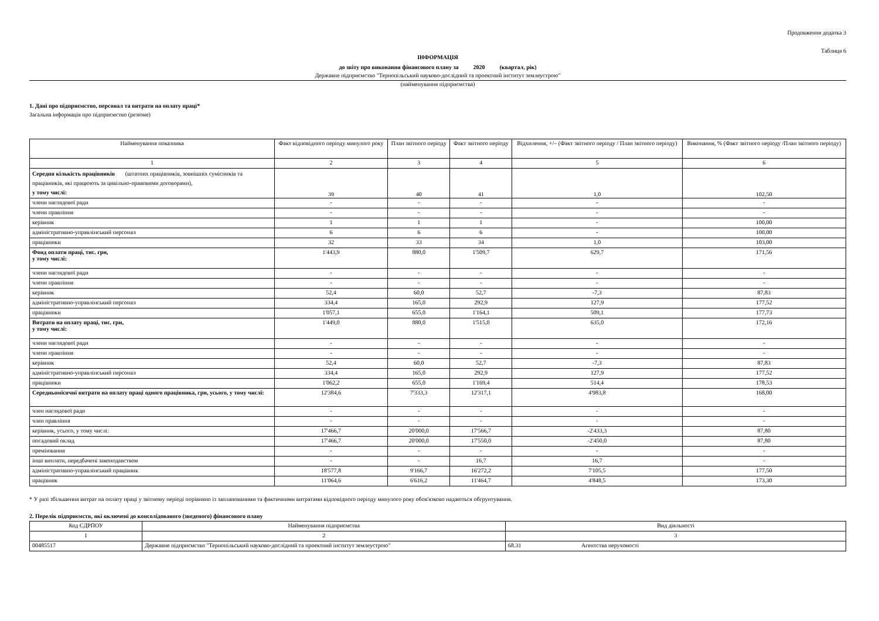Продовження додатка 3
Таблиця 6
ІНФОРМАЦІЯ
до звіту про виконання фінансового плану за 2020 (квартал, рік)
Державне підприємство "Тернопільський науково-дослідний та проектний інститут землеустрою"
(найменування підприємства)
1. Дані про підприємство, персонал та витрати на оплату праці*
Загальна інформація про підприємство (резюме)
| Найменування показника | Факт відповідного періоду минулого року | План звітного періоду | Факт звітного періоду | Відхилення, +/– (Факт звітного періоду / План звітного періоду) | Виконання, % (Факт звітного періоду /План звітного періоду) |
| --- | --- | --- | --- | --- | --- |
| 1 | 2 | 3 | 4 | 5 | 6 |
| Середня кількість працівників (штатних працівників, зовнішніх сумісників та працівників, які працюють за цивільно-правовими договорами), у тому числі: | 39 | 40 | 41 | 1,0 | 102,50 |
| члени наглядової ради | - | - | - | - | - |
| члени правління | - | - | - | - | - |
| керівник | 1 | 1 | 1 | - | 100,00 |
| адміністративно-управлінський персонал | 6 | 6 | 6 | - | 100,00 |
| працівники | 32 | 33 | 34 | 1,0 | 103,00 |
| Фонд оплати праці, тис. грн, у тому числі: | 1'443,9 | 880,0 | 1'509,7 | 629,7 | 171,56 |
| члени наглядової ради | - | - | - | - | - |
| члени правління | - | - | - | - | - |
| керівник | 52,4 | 60,0 | 52,7 | -7,3 | 87,83 |
| адміністративно-управлінський персонал | 334,4 | 165,0 | 292,9 | 127,9 | 177,52 |
| працівники | 1'057,1 | 655,0 | 1'164,1 | 509,1 | 177,73 |
| Витрати на оплату праці, тис. грн, у тому числі: | 1'449,0 | 880,0 | 1'515,0 | 635,0 | 172,16 |
| члени наглядової ради | - | - | - | - | - |
| члени правління | - | - | - | - | - |
| керівник | 52,4 | 60,0 | 52,7 | -7,3 | 87,83 |
| адміністративно-управлінський персонал | 334,4 | 165,0 | 292,9 | 127,9 | 177,52 |
| працівники | 1'062,2 | 655,0 | 1'169,4 | 514,4 | 178,53 |
| Середньомісячні витрати на оплату праці одного працівника, грн, усього, у тому числі: | 12'384,6 | 7'333,3 | 12'317,1 | 4'983,8 | 168,00 |
| член наглядової ради | - | - | - | - | - |
| член правління | - | - | - | - | - |
| керівник, усього, у тому числі: | 17'466,7 | 20'000,0 | 17'566,7 | -2'433,3 | 87,80 |
| посадовий оклад | 17'466,7 | 20'000,0 | 17'550,0 | -2'450,0 | 87,80 |
| преміювання | - | - | - | - | - |
| інші виплати, передбачені законодавством | - | - | 16,7 | 16,7 | - |
| адміністративно-управлінський працівник | 18'577,8 | 9'166,7 | 16'272,2 | 7'105,5 | 177,50 |
| працівник | 11'064,6 | 6'616,2 | 11'464,7 | 4'848,5 | 173,30 |
* У разі збільшення витрат на оплату праці у звітному періоді порівняно із запланованими та фактичними витратами відповідного періоду минулого року обов'язково надаються обгрунтування.
2. Перелік підприємств, які включені до консолідованого (зведеного) фінансового плану
| Код ЄДРПОУ | Найменування підприємства | Вид діяльності |
| --- | --- | --- |
| 1 | 2 | 3 |
| 00485517 | Державне підприємство "Тернопільський науково-дослідний та проектний інститут землеустрою" | 68.31 Агентства нерухомості |